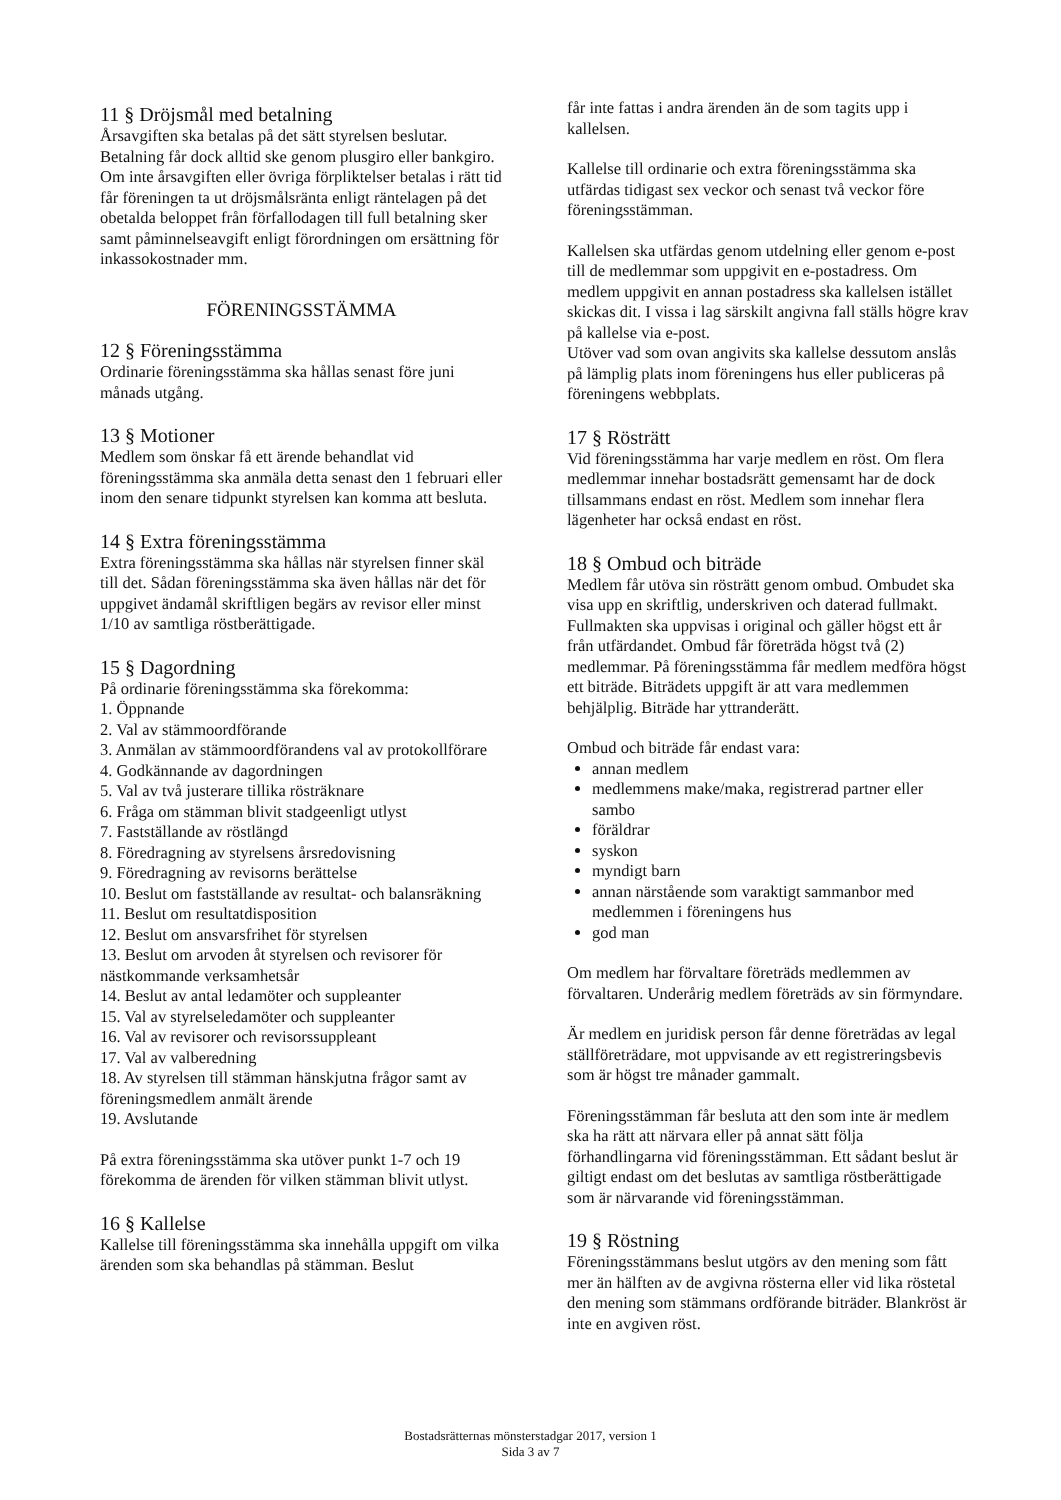11 § Dröjsmål med betalning
Årsavgiften ska betalas på det sätt styrelsen beslutar. Betalning får dock alltid ske genom plusgiro eller bankgiro. Om inte årsavgiften eller övriga förpliktelser betalas i rätt tid får föreningen ta ut dröjsmålsränta enligt räntelagen på det obetalda beloppet från förfallodagen till full betalning sker samt påminnelseavgift enligt förordningen om ersättning för inkassokostnader mm.
FÖRENINGSSTÄMMA
12 § Föreningsstämma
Ordinarie föreningsstämma ska hållas senast före juni månads utgång.
13 § Motioner
Medlem som önskar få ett ärende behandlat vid föreningsstämma ska anmäla detta senast den 1 februari eller inom den senare tidpunkt styrelsen kan komma att besluta.
14 § Extra föreningsstämma
Extra föreningsstämma ska hållas när styrelsen finner skäl till det. Sådan föreningsstämma ska även hållas när det för uppgivet ändamål skriftligen begärs av revisor eller minst 1/10 av samtliga röstberättigade.
15 § Dagordning
På ordinarie föreningsstämma ska förekomma:
1. Öppnande
2. Val av stämmoordförande
3. Anmälan av stämmoordförandens val av protokollförare
4. Godkännande av dagordningen
5. Val av två justerare tillika rösträknare
6. Fråga om stämman blivit stadgeenligt utlyst
7. Fastställande av röstlängd
8. Föredragning av styrelsens årsredovisning
9. Föredragning av revisorns berättelse
10. Beslut om fastställande av resultat- och balansräkning
11. Beslut om resultatdisposition
12. Beslut om ansvarsfrihet för styrelsen
13. Beslut om arvoden åt styrelsen och revisorer för nästkommande verksamhetsår
14. Beslut av antal ledamöter och suppleanter
15. Val av styrelseledamöter och suppleanter
16. Val av revisorer och revisorssuppleant
17. Val av valberedning
18. Av styrelsen till stämman hänskjutna frågor samt av föreningsmedlem anmält ärende
19. Avslutande
På extra föreningsstämma ska utöver punkt 1-7 och 19 förekomma de ärenden för vilken stämman blivit utlyst.
16 § Kallelse
Kallelse till föreningsstämma ska innehålla uppgift om vilka ärenden som ska behandlas på stämman. Beslut
får inte fattas i andra ärenden än de som tagits upp i kallelsen.
Kallelse till ordinarie och extra föreningsstämma ska utfärdas tidigast sex veckor och senast två veckor före föreningsstämman.
Kallelsen ska utfärdas genom utdelning eller genom e-post till de medlemmar som uppgivit en e-postadress. Om medlem uppgivit en annan postadress ska kallelsen istället skickas dit. I vissa i lag särskilt angivna fall ställs högre krav på kallelse via e-post.
Utöver vad som ovan angivits ska kallelse dessutom anslås på lämplig plats inom föreningens hus eller publiceras på föreningens webbplats.
17 § Rösträtt
Vid föreningsstämma har varje medlem en röst. Om flera medlemmar innehar bostadsrätt gemensamt har de dock tillsammans endast en röst. Medlem som innehar flera lägenheter har också endast en röst.
18 § Ombud och biträde
Medlem får utöva sin rösträtt genom ombud. Ombudet ska visa upp en skriftlig, underskriven och daterad fullmakt. Fullmakten ska uppvisas i original och gäller högst ett år från utfärdandet. Ombud får företräda högst två (2) medlemmar. På föreningsstämma får medlem medföra högst ett biträde. Biträdets uppgift är att vara medlemmen behjälplig. Biträde har yttranderätt.
Ombud och biträde får endast vara:
annan medlem
medlemmens make/maka, registrerad partner eller sambo
föräldrar
syskon
myndigt barn
annan närstående som varaktigt sammanbor med medlemmen i föreningens hus
god man
Om medlem har förvaltare företräds medlemmen av förvaltaren. Underårig medlem företräds av sin förmyndare.
Är medlem en juridisk person får denne företrädas av legal ställföreträdare, mot uppvisande av ett registreringsbevis som är högst tre månader gammalt.
Föreningsstämman får besluta att den som inte är medlem ska ha rätt att närvara eller på annat sätt följa förhandlingarna vid föreningsstämman. Ett sådant beslut är giltigt endast om det beslutas av samtliga röstberättigade som är närvarande vid föreningsstämman.
19 § Röstning
Föreningsstämmans beslut utgörs av den mening som fått mer än hälften av de avgivna rösterna eller vid lika röstetal den mening som stämmans ordförande biträder. Blankröst är inte en avgiven röst.
Bostadsrätternas mönsterstadgar 2017, version 1
Sida 3 av 7